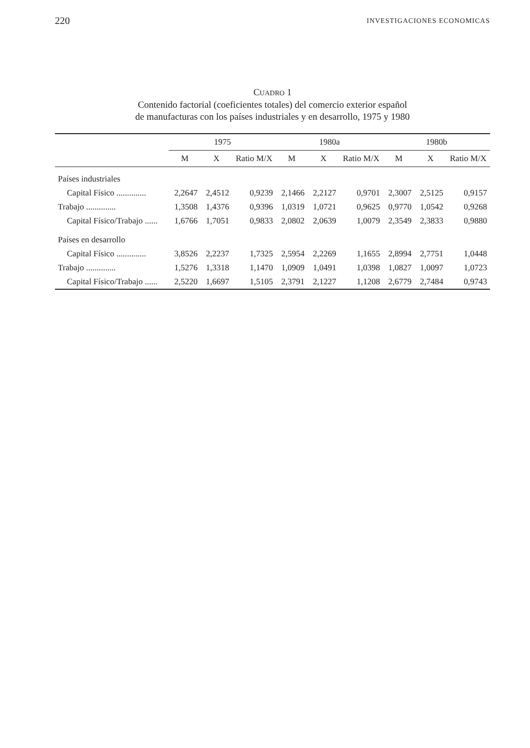220 INVESTIGACIONES ECONOMICAS
CUADRO 1
Contenido factorial (coeficientes totales) del comercio exterior español
de manufacturas con los países industriales y en desarrollo, 1975 y 1980
| | 1975 | | | 1980a | | | 1980b | | |
| --- | --- | --- | --- | --- | --- | --- | --- | --- | --- |
| | M | X | Ratio M/X | M | X | Ratio M/X | M | X | Ratio M/X |
| Países industriales | | | | | | | | | |
| Capital Físico .............. | 2,2647 | 2,4512 | 0,9239 | 2,1466 | 2,2127 | 0,9701 | 2,3007 | 2,5125 | 0,9157 |
| Trabajo .............. | 1,3508 | 1,4376 | 0,9396 | 1,0319 | 1,0721 | 0,9625 | 0,9770 | 1,0542 | 0,9268 |
| Capital Físico/Trabajo ...... | 1,6766 | 1,7051 | 0,9833 | 2,0802 | 2,0639 | 1,0079 | 2,3549 | 2,3833 | 0,9880 |
| Países en desarrollo | | | | | | | | | |
| Capital Físico .............. | 3,8526 | 2,2237 | 1,7325 | 2,5954 | 2,2269 | 1,1655 | 2,8994 | 2,7751 | 1,0448 |
| Trabajo .............. | 1,5276 | 1,3318 | 1,1470 | 1,0909 | 1,0491 | 1,0398 | 1,0827 | 1,0097 | 1,0723 |
| Capital Físico/Trabajo ...... | 2,5220 | 1,6697 | 1,5105 | 2,3791 | 2,1227 | 1,1208 | 2,6779 | 2,7484 | 0,9743 |